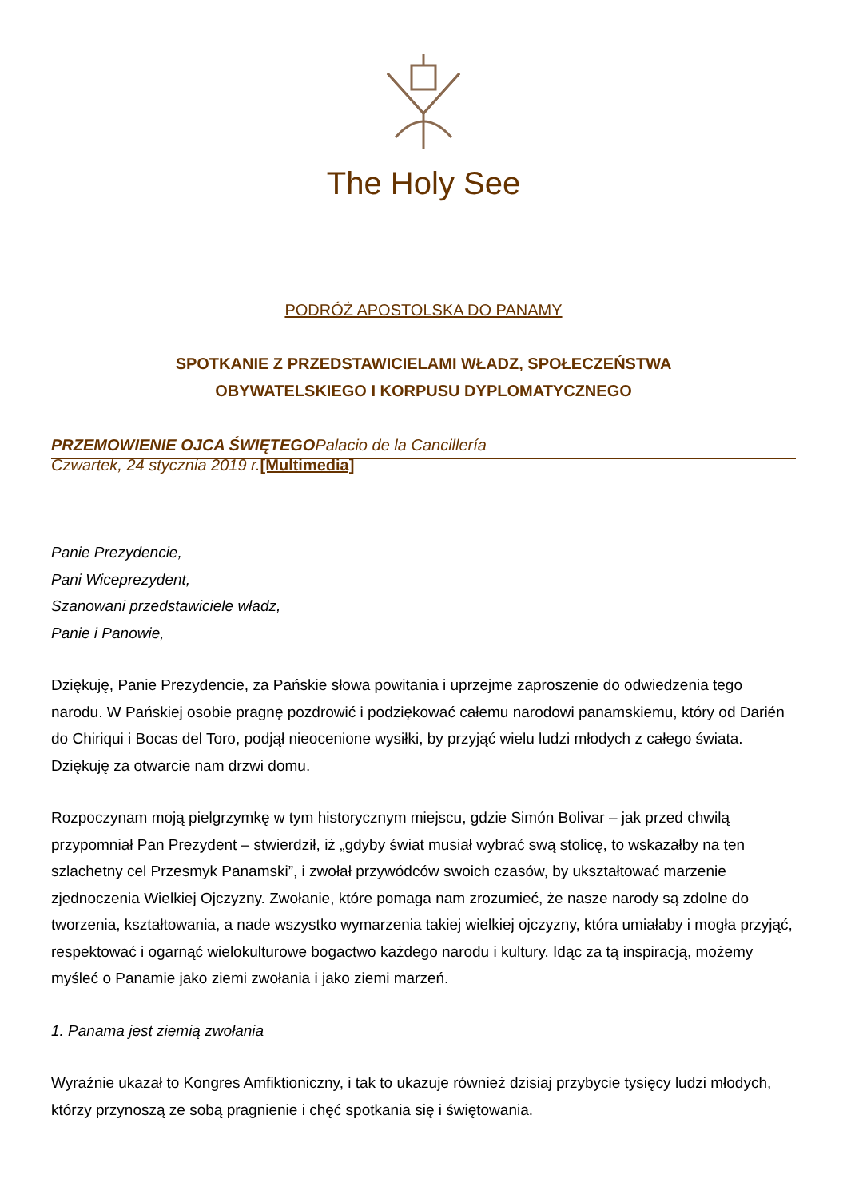The Holy See
PODRÓŻ APOSTOLSKA DO PANAMY
SPOTKANIE Z PRZEDSTAWICIELAMI WŁADZ, SPOŁECZEŃSTWA
OBYWATELSKIEGO I KORPUSU DYPLOMATYCZNEGO
PRZEMOWIENIE OJCA ŚWIĘTEGOPalacio de la Cancillería
Czwartek, 24 stycznia 2019 r.[Multimedia]
Panie Prezydencie,
Pani Wiceprezydent,
Szanowani przedstawiciele władz,
Panie i Panowie,
Dziękuję, Panie Prezydencie, za Pańskie słowa powitania i uprzejme zaproszenie do odwiedzenia tego narodu. W Pańskiej osobie pragnę pozdrowić i podziękować całemu narodowi panamskiemu, który od Darién do Chiriqui i Bocas del Toro, podjął nieocenione wysiłki, by przyjąć wielu ludzi młodych z całego świata. Dziękuję za otwarcie nam drzwi domu.
Rozpoczynam moją pielgrzymkę w tym historycznym miejscu, gdzie Simón Bolivar – jak przed chwilą przypomniał Pan Prezydent – stwierdził, iż „gdyby świat musiał wybrać swą stolicę, to wskazałby na ten szlachetny cel Przesmyk Panamski”, i zwołał przywódców swoich czasów, by ukształtować marzenie zjednoczenia Wielkiej Ojczyzny. Zwołanie, które pomaga nam zrozumieć, że nasze narody są zdolne do tworzenia, kształtowania, a nade wszystko wymarzenia takiej wielkiej ojczyzny, która umiałaby i mogła przyjąć, respektować i ogarnąć wielokulturowe bogactwo każdego narodu i kultury. Idąc za tą inspiracją, możemy myśleć o Panamie jako ziemi zwołania i jako ziemi marzeń.
1. Panama jest ziemią zwołania
Wyraźnie ukazał to Kongres Amfiktioniczny, i tak to ukazuje również dzisiaj przybycie tysięcy ludzi młodych, którzy przynoszą ze sobą pragnienie i chęć spotkania się i świętowania.